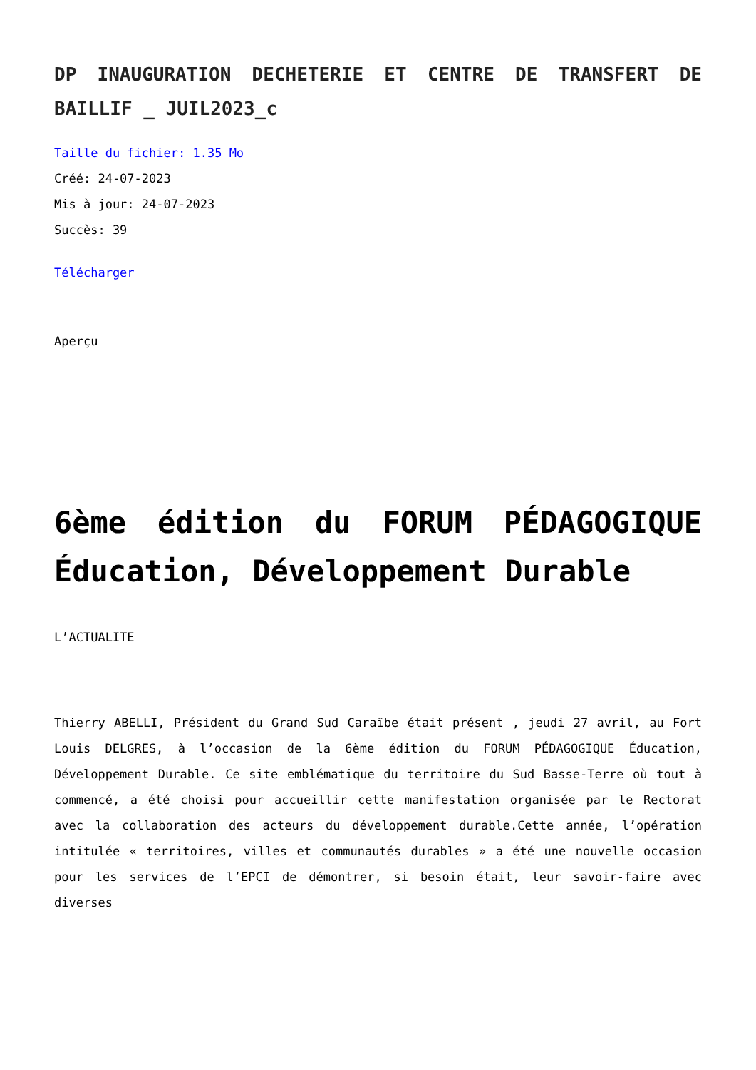DP INAUGURATION DECHETERIE ET CENTRE DE TRANSFERT DE BAILLIF _ JUIL2023_c
Taille du fichier: 1.35 Mo
Créé: 24-07-2023
Mis à jour: 24-07-2023
Succès: 39
Télécharger
Aperçu
6ème édition du FORUM PÉDAGOGIQUE Éducation, Développement Durable
L’ACTUALITE
Thierry ABELLI, Président du Grand Sud Caraïbe était présent , jeudi 27 avril, au Fort Louis DELGRES, à l’occasion de la 6ème édition du FORUM PÉDAGOGIQUE Éducation, Développement Durable. Ce site emblématique du territoire du Sud Basse-Terre où tout à commencé, a été choisi pour accueillir cette manifestation organisée par le Rectorat avec la collaboration des acteurs du développement durable.Cette année, l’opération intitulée « territoires, villes et communautés durables » a été une nouvelle occasion pour les services de l’EPCI de démontrer, si besoin était, leur savoir-faire avec diverses